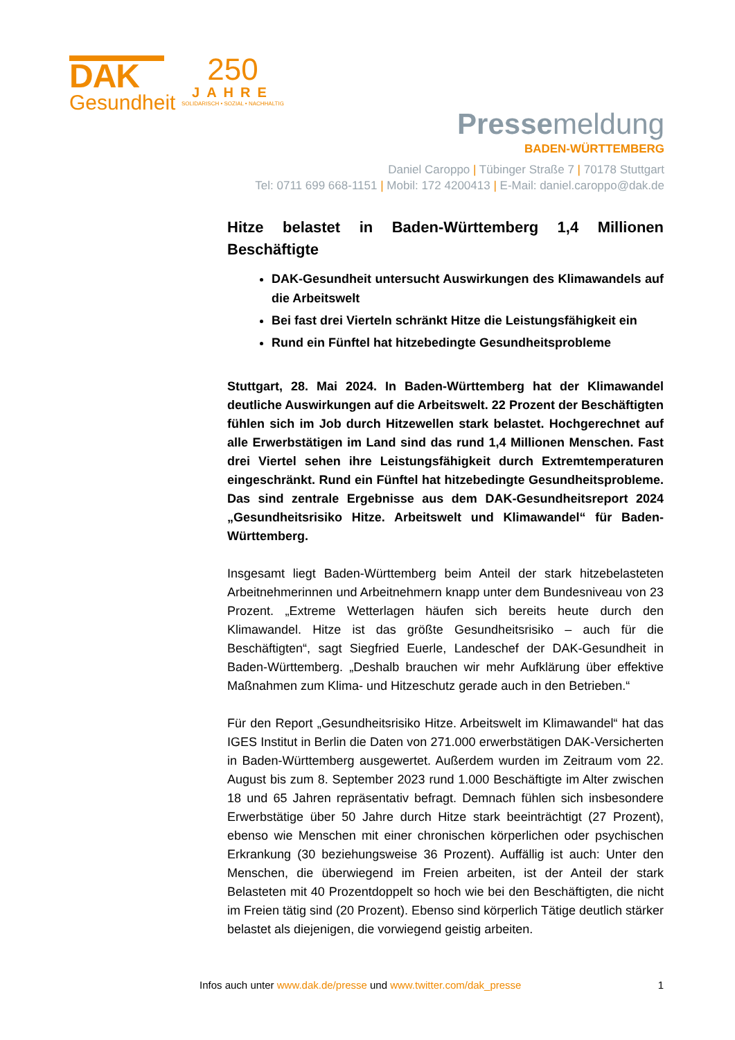DAK
Gesundheit
250
JAHRE
SOLIDARISCH • SOZIAL • NACHHALTIG
Pressemeldung
BADEN-WÜRTTEMBERG
Daniel Caroppo | Tübinger Straße 7 | 70178 Stuttgart
Tel: 0711 699 668-1151 | Mobil: 172 4200413 | E-Mail: daniel.caroppo@dak.de
Hitze belastet in Baden-Württemberg 1,4 Millionen Beschäftigte
DAK-Gesundheit untersucht Auswirkungen des Klimawandels auf die Arbeitswelt
Bei fast drei Vierteln schränkt Hitze die Leistungsfähigkeit ein
Rund ein Fünftel hat hitzebedingte Gesundheitsprobleme
Stuttgart, 28. Mai 2024. In Baden-Württemberg hat der Klimawandel deutliche Auswirkungen auf die Arbeitswelt. 22 Prozent der Beschäftigten fühlen sich im Job durch Hitzewellen stark belastet. Hochgerechnet auf alle Erwerbstätigen im Land sind das rund 1,4 Millionen Menschen. Fast drei Viertel sehen ihre Leistungsfähigkeit durch Extremtemperaturen eingeschränkt. Rund ein Fünftel hat hitzebedingte Gesundheitsprobleme. Das sind zentrale Ergebnisse aus dem DAK-Gesundheitsreport 2024 „Gesundheitsrisiko Hitze. Arbeitswelt und Klimawandel“ für Baden-Württemberg.
Insgesamt liegt Baden-Württemberg beim Anteil der stark hitzebelasteten Arbeitnehmerinnen und Arbeitnehmern knapp unter dem Bundesniveau von 23 Prozent. „Extreme Wetterlagen häufen sich bereits heute durch den Klimawandel. Hitze ist das größte Gesundheitsrisiko – auch für die Beschäftigten“, sagt Siegfried Euerle, Landeschef der DAK-Gesundheit in Baden-Württemberg. „Deshalb brauchen wir mehr Aufklärung über effektive Maßnahmen zum Klima- und Hitzeschutz gerade auch in den Betrieben.“
Für den Report „Gesundheitsrisiko Hitze. Arbeitswelt im Klimawandel“ hat das IGES Institut in Berlin die Daten von 271.000 erwerbstätigen DAK-Versicherten in Baden-Württemberg ausgewertet. Außerdem wurden im Zeitraum vom 22. August bis zum 8. September 2023 rund 1.000 Beschäftigte im Alter zwischen 18 und 65 Jahren repräsentativ befragt. Demnach fühlen sich insbesondere Erwerbstätige über 50 Jahre durch Hitze stark beeinträchtigt (27 Prozent), ebenso wie Menschen mit einer chronischen körperlichen oder psychischen Erkrankung (30 beziehungsweise 36 Prozent). Auffällig ist auch: Unter den Menschen, die überwiegend im Freien arbeiten, ist der Anteil der stark Belasteten mit 40 Prozentdoppelt so hoch wie bei den Beschäftigten, die nicht im Freien tätig sind (20 Prozent). Ebenso sind körperlich Tätige deutlich stärker belastet als diejenigen, die vorwiegend geistig arbeiten.
Infos auch unter www.dak.de/presse und www.twitter.com/dak_presse 1